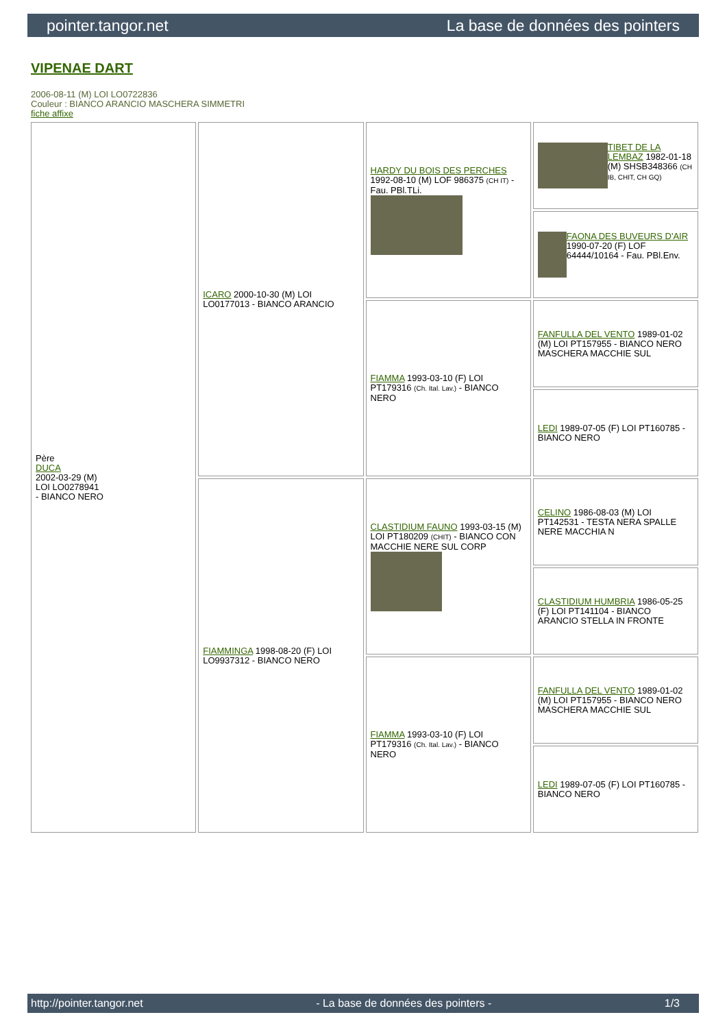pointer.tangor.net La base de données des pointers
VIPENAE DART
2006-08-11 (M) LOI LO0722836
Couleur : BIANCO ARANCIO MASCHERA SIMMETRI
fiche affixe
| Père DUCA 2002-03-29 (M) LOI LO0278941 - BIANCO NERO | ICARO 2000-10-30 (M) LOI LO0177013 - BIANCO ARANCIO | HARDY DU BOIS DES PERCHES 1992-08-10 (M) LOF 986375 (CH IT) - Fau. PBl.TLi. | TIBET DE LA LEMBAZ 1982-01-18 (M) SHSB348366 (CH IB, CHIT, CH GQ) |
| | | | FAONA DES BUVEURS D'AIR 1990-07-20 (F) LOF 64444/10164 - Fau. PBl.Env. |
| | | FIAMMA 1993-03-10 (F) LOI PT179316 (Ch. Ital. Lav.) - BIANCO NERO | FANFULLA DEL VENTO 1989-01-02 (M) LOI PT157955 - BIANCO NERO MASCHERA MACCHIE SUL |
| | | | LEDI 1989-07-05 (F) LOI PT160785 - BIANCO NERO |
| | FIAMMINGA 1998-08-20 (F) LOI LO9937312 - BIANCO NERO | CLASTIDIUM FAUNO 1993-03-15 (M) LOI PT180209 (CHIT) - BIANCO CON MACCHIE NERE SUL CORP | CELINO 1986-08-03 (M) LOI PT142531 - TESTA NERA SPALLE NERE MACCHIA N |
| | | | CLASTIDIUM HUMBRIA 1986-05-25 (F) LOI PT141104 - BIANCO ARANCIO STELLA IN FRONTE |
| | | FIAMMA 1993-03-10 (F) LOI PT179316 (Ch. Ital. Lav.) - BIANCO NERO | FANFULLA DEL VENTO 1989-01-02 (M) LOI PT157955 - BIANCO NERO MASCHERA MACCHIE SUL |
| | | | LEDI 1989-07-05 (F) LOI PT160785 - BIANCO NERO |
http://pointer.tangor.net - La base de données des pointers - 1/3